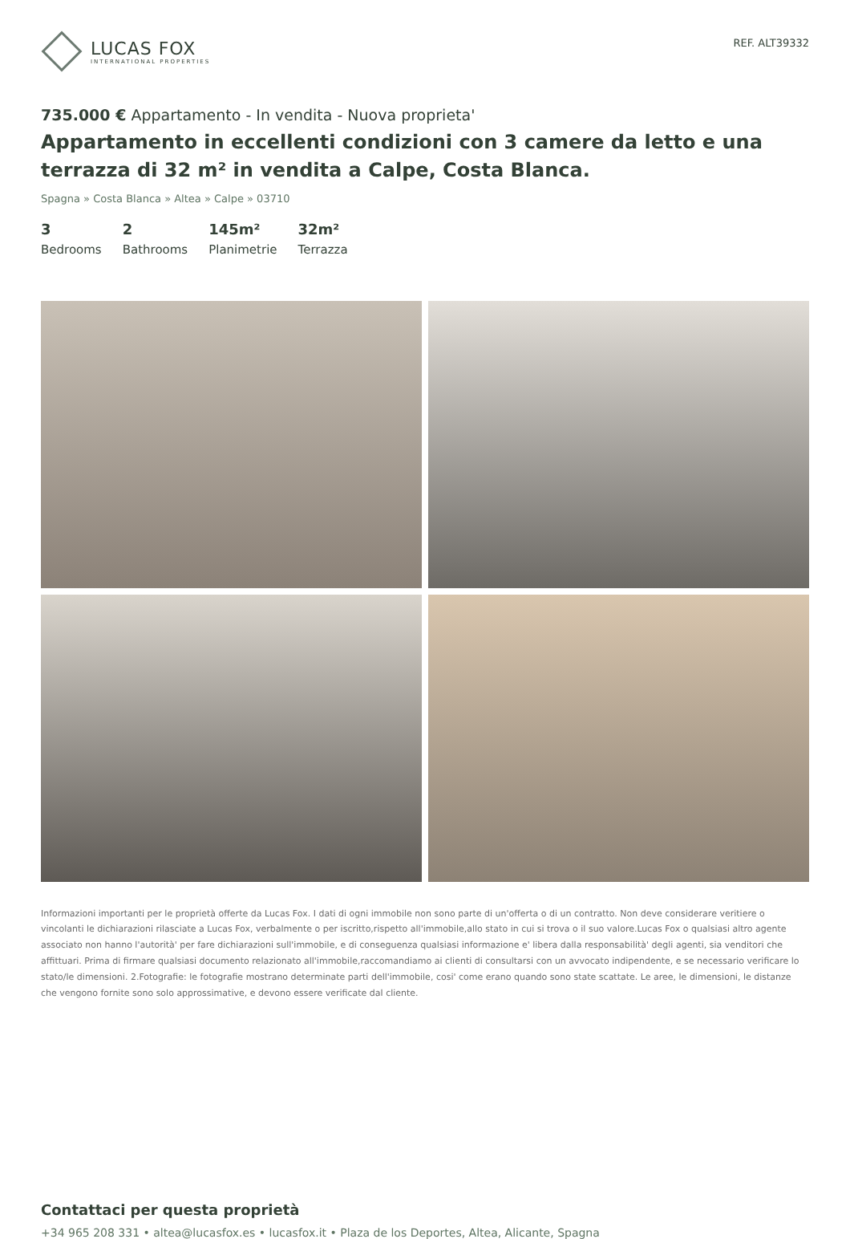LUCAS FOX
INTERNATIONAL PROPERTIES
REF. ALT39332
735.000 € Appartamento - In vendita - Nuova proprieta'
Appartamento in eccellenti condizioni con 3 camere da letto e una terrazza di 32 m² in vendita a Calpe, Costa Blanca.
Spagna » Costa Blanca » Altea » Calpe » 03710
3
Bedrooms
2
Bathrooms
145m²
Planimetrie
32m²
Terrazza
Informazioni importanti per le proprietà offerte da Lucas Fox. I dati di ogni immobile non sono parte di un'offerta o di un contratto. Non deve considerare veritiere o vincolanti le dichiarazioni rilasciate a Lucas Fox, verbalmente o per iscritto,rispetto all'immobile,allo stato in cui si trova o il suo valore.Lucas Fox o qualsiasi altro agente associato non hanno l'autorità' per fare dichiarazioni sull'immobile, e di conseguenza qualsiasi informazione e' libera dalla responsabilità' degli agenti, sia venditori che affittuari. Prima di firmare qualsiasi documento relazionato all'immobile,raccomandiamo ai clienti di consultarsi con un avvocato indipendente, e se necessario verificare lo stato/le dimensioni. 2.Fotografie: le fotografie mostrano determinate parti dell'immobile, cosi' come erano quando sono state scattate. Le aree, le dimensioni, le distanze che vengono fornite sono solo approssimative, e devono essere verificate dal cliente.
Contattaci per questa proprietà
+34 965 208 331 • altea@lucasfox.es • lucasfox.it • Plaza de los Deportes, Altea, Alicante, Spagna